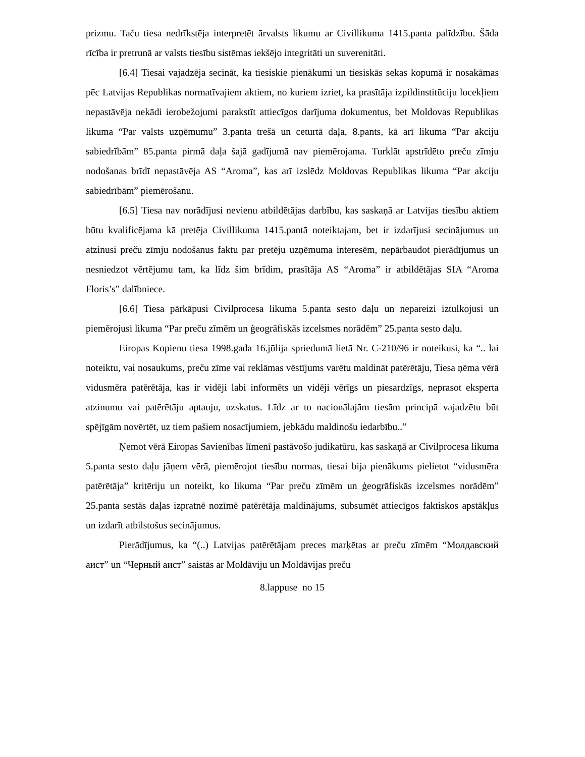prizmu. Taču tiesa nedrīkstēja interpretēt ārvalsts likumu ar Civillikuma 1415.panta palīdzību. Šāda rīcība ir pretrunā ar valsts tiesību sistēmas iekšējo integritāti un suverenitāti.
[6.4] Tiesai vajadzēja secināt, ka tiesiskie pienākumi un tiesiskās sekas kopumā ir nosakāmas pēc Latvijas Republikas normatīvajiem aktiem, no kuriem izriet, ka prasītāja izpildinstitūciju locekļiem nepastāvēja nekādi ierobežojumi parakstīt attiecīgos darījuma dokumentus, bet Moldovas Republikas likuma “Par valsts uzņēmumu” 3.panta trešā un ceturtā daļa, 8.pants, kā arī likuma “Par akciju sabiedrībām” 85.panta pirmā daļa šajā gadījumā nav piemērojama. Turklāt apstrīdēto preču zīmju nodošanas brīdī nepastāvēja AS “Aroma”, kas arī izslēdz Moldovas Republikas likuma “Par akciju sabiedrībām” piemērošanu.
[6.5] Tiesa nav norādījusi nevienu atbildētājas darbību, kas saskaņā ar Latvijas tiesību aktiem būtu kvalificējama kā pretēja Civillikuma 1415.pantā noteiktajam, bet ir izdarījusi secinājumus un atzinusi preču zīmju nodošanus faktu par pretēju uzņēmuma interesēm, nepārbaudot pierādījumus un nesniedzot vērtējumu tam, ka līdz šim brīdim, prasītāja AS “Aroma” ir atbildētājas SIA “Aroma Floris’s” dalībniece.
[6.6] Tiesa pārkāpusi Civilprocesa likuma 5.panta sesto daļu un nepareizi iztulkojusi un piemērojusi likuma “Par preču zīmēm un ģeogrāfiskās izcelsmes norādēm” 25.panta sesto daļu.
Eiropas Kopienu tiesa 1998.gada 16.jūlija spriedumā lietā Nr. C-210/96 ir noteikusi, ka “.. lai noteiktu, vai nosaukums, preču zīme vai reklāmas vēstījums varētu maldināt patērētāju, Tiesa ņēma vērā vidusmēra patērētāja, kas ir vidēji labi informēts un vidēji vērīgs un piesardzīgs, neprasot eksperta atzinumu vai patērētāju aptauju, uzskatus. Līdz ar to nacionālajām tiesām principā vajadzētu būt spējīgām novērtēt, uz tiem pašiem nosacījumiem, jebkādu maldinošu iedarbību..”
Ņemot vērā Eiropas Savienības līmenī pastāvošo judikatūru, kas saskaņā ar Civilprocesa likuma 5.panta sesto daļu jāņem vērā, piemērojot tiesību normas, tiesai bija pienākums pielietot “vidusmēra patērētāja” kritēriju un noteikt, ko likuma “Par preču zīmēm un ģeogrāfiskās izcelsmes norādēm” 25.panta sestās daļas izpratnē nozīmē patērētāja maldinājums, subsumēt attiecīgos faktiskos apstākļus un izdarīt atbilstošus secinājumus.
Pierādījumus, ka “(..) Latvijas patērētājam preces marķētas ar preču zīmēm “Молдавский аист” un “Черный аист” saistās ar Moldāviju un Moldāvijas preču
8.lappuse no 15